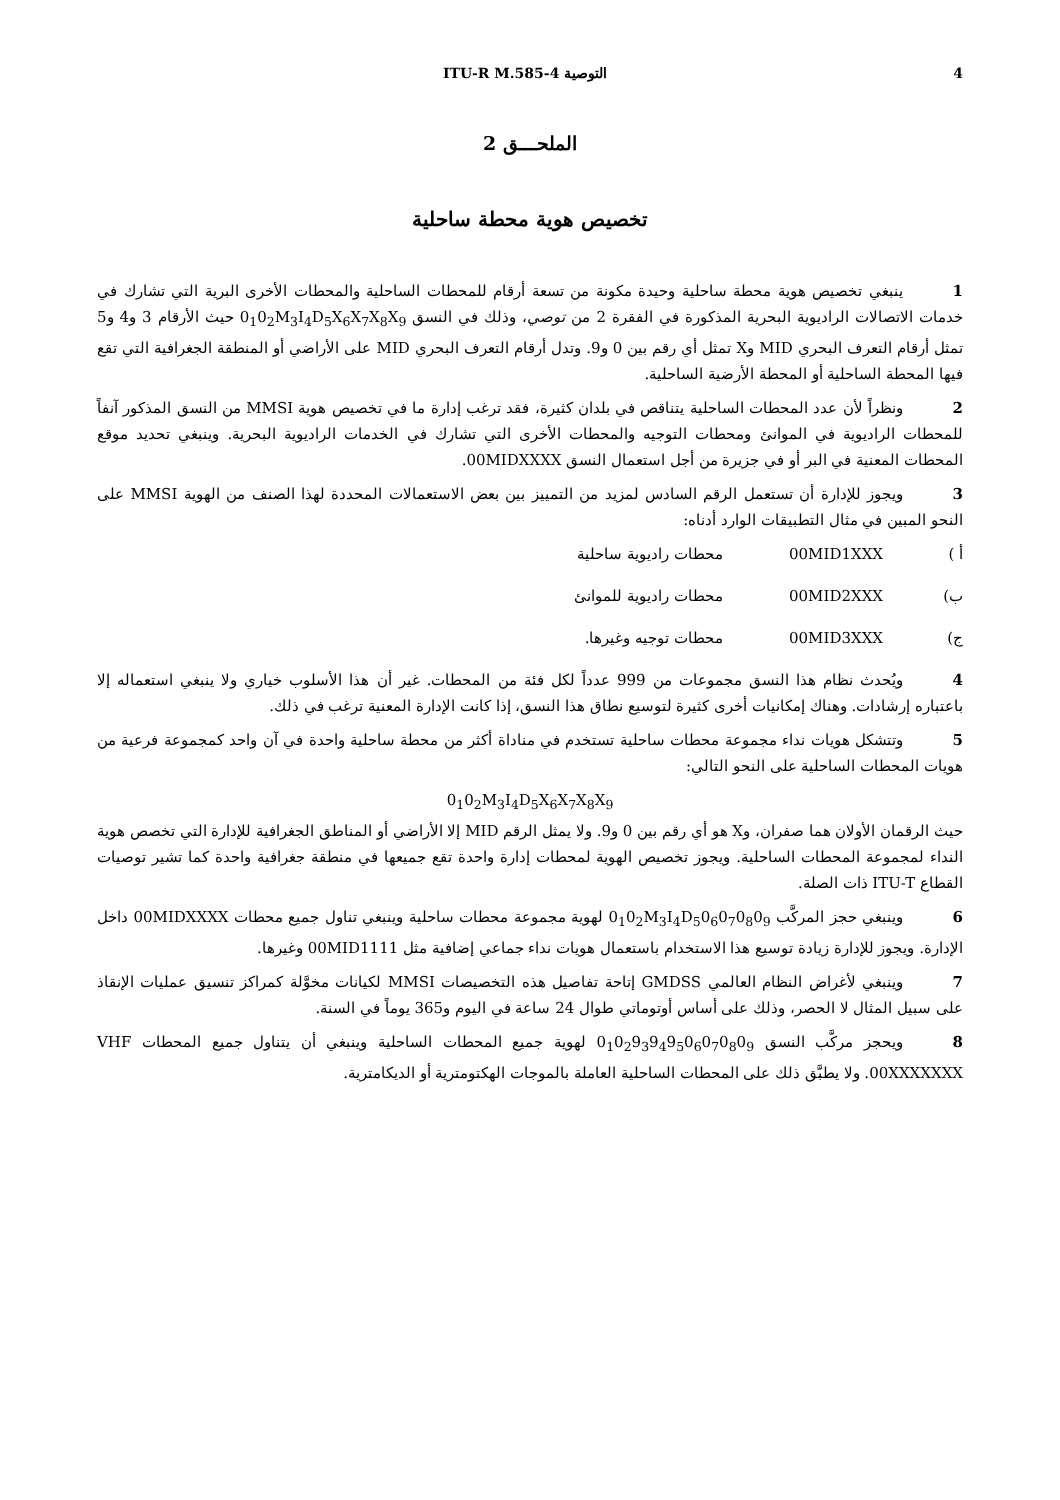4 التوصية ITU-R M.585-4
الملحـــق 2
تخصيص هوية محطة ساحلية
1 ينبغي تخصيص هوية محطة ساحلية وحيدة مكونة من تسعة أرقام للمحطات الساحلية والمحطات الأخرى البرية التي تشارك في خدمات الاتصالات الراديوية البحرية المذكورة في الفقرة 2 من توصي، وذلك في النسق 0<sub>1</sub>0<sub>2</sub>M<sub>3</sub>I<sub>4</sub>D<sub>5</sub>X<sub>6</sub>X<sub>7</sub>X<sub>8</sub>X<sub>9</sub> حيث الأرقام 3 و4 و5 تمثل أرقام التعرف البحري MID وX تمثل أي رقم بين 0 و9. وتدل أرقام التعرف البحري MID على الأراضي أو المنطقة الجغرافية التي تقع فيها المحطة الساحلية أو المحطة الأرضية الساحلية.
2 ونظراً لأن عدد المحطات الساحلية يتناقص في بلدان كثيرة، فقد ترغب إدارة ما في تخصيص هوية MMSI من النسق المذكور آنفاً للمحطات الراديوية في الموانئ ومحطات التوجيه والمحطات الأخرى التي تشارك في الخدمات الراديوية البحرية. وينبغي تحديد موقع المحطات المعنية في البر أو في جزيرة من أجل استعمال النسق 00MIDXXXX.
3 ويجوز للإدارة أن تستعمل الرقم السادس لمزيد من التمييز بين بعض الاستعمالات المحددة لهذا الصنف من الهوية MMSI على النحو المبين في مثال التطبيقات الوارد أدناه:
أ ) 00MID1XXX محطات راديوية ساحلية
ب) 00MID2XXX محطات راديوية للموانئ
ج) 00MID3XXX محطات توجيه وغيرها.
4 ويُحدث نظام هذا النسق مجموعات من 999 عدداً لكل فئة من المحطات. غير أن هذا الأسلوب خياري ولا ينبغي استعماله إلا باعتباره إرشادات. وهناك إمكانيات أخرى كثيرة لتوسيع نطاق هذا النسق، إذا كانت الإدارة المعنية ترغب في ذلك.
5 وتتشكل هويات نداء مجموعة محطات ساحلية تستخدم في مناداة أكثر من محطة ساحلية واحدة في آن واحد كمجموعة فرعية من هويات المحطات الساحلية على النحو التالي:
0<sub>1</sub>0<sub>2</sub>M<sub>3</sub>I<sub>4</sub>D<sub>5</sub>X<sub>6</sub>X<sub>7</sub>X<sub>8</sub>X<sub>9</sub>
حيث الرقمان الأولان هما صفران، وX هو أي رقم بين 0 و9. ولا يمثل الرقم MID إلا الأراضي أو المناطق الجغرافية للإدارة التي تخصص هوية النداء لمجموعة المحطات الساحلية. ويجوز تخصيص الهوية لمحطات إدارة واحدة تقع جميعها في منطقة جغرافية واحدة كما تشير توصيات القطاع ITU-T ذات الصلة.
6 وينبغي حجز المركَّب 0<sub>1</sub>0<sub>2</sub>M<sub>3</sub>I<sub>4</sub>D<sub>5</sub>0<sub>6</sub>0<sub>7</sub>0<sub>8</sub>0<sub>9</sub> لهوية مجموعة محطات ساحلية وينبغي تناول جميع محطات 00MIDXXXX داخل الإدارة. ويجوز للإدارة زيادة توسيع هذا الاستخدام باستعمال هويات نداء جماعي إضافية مثل 00MID1111 وغيرها.
7 وينبغي لأغراض النظام العالمي GMDSS إتاحة تفاصيل هذه التخصيصات MMSI لكيانات مخوَّلة كمراكز تنسيق عمليات الإنقاذ على سبيل المثال لا الحصر، وذلك على أساس أوتوماتي طوال 24 ساعة في اليوم و365 يوماً في السنة.
8 ويحجز مركَّب النسق 0<sub>1</sub>0<sub>2</sub>9<sub>3</sub>9<sub>4</sub>9<sub>5</sub>0<sub>6</sub>0<sub>7</sub>0<sub>8</sub>0<sub>9</sub> لهوية جميع المحطات الساحلية وينبغي أن يتناول جميع المحطات VHF 00XXXXXXX. ولا يطبَّق ذلك على المحطات الساحلية العاملة بالموجات الهكتومترية أو الديكامترية.